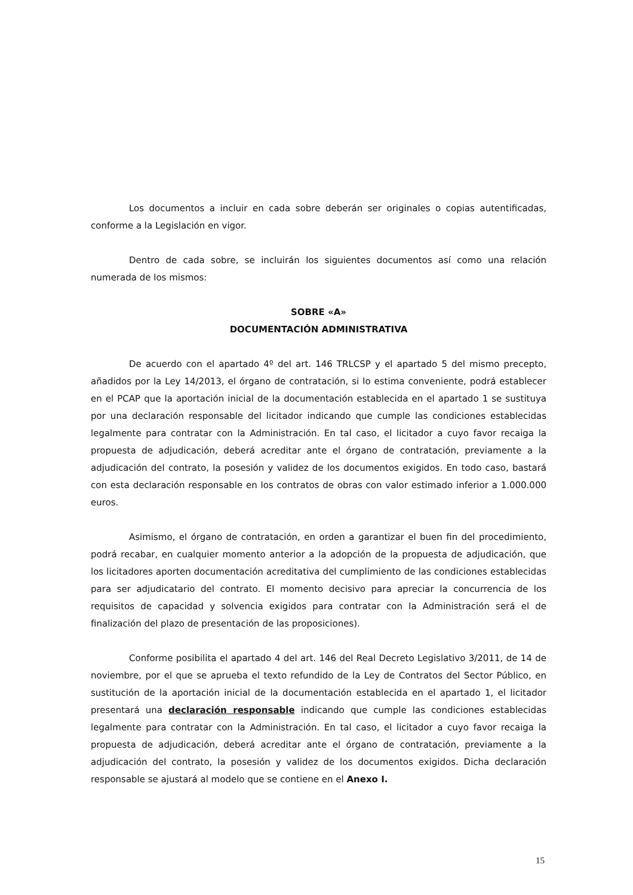Los documentos a incluir en cada sobre deberán ser originales o copias autentificadas, conforme a la Legislación en vigor.
Dentro de cada sobre, se incluirán los siguientes documentos así como una relación numerada de los mismos:
SOBRE «A»
DOCUMENTACIÓN ADMINISTRATIVA
De acuerdo con el apartado 4º del art. 146 TRLCSP y el apartado 5 del mismo precepto, añadidos por la Ley 14/2013, el órgano de contratación, si lo estima conveniente, podrá establecer en el PCAP que la aportación inicial de la documentación establecida en el apartado 1 se sustituya por una declaración responsable del licitador indicando que cumple las condiciones establecidas legalmente para contratar con la Administración. En tal caso, el licitador a cuyo favor recaiga la propuesta de adjudicación, deberá acreditar ante el órgano de contratación, previamente a la adjudicación del contrato, la posesión y validez de los documentos exigidos. En todo caso, bastará con esta declaración responsable en los contratos de obras con valor estimado inferior a 1.000.000 euros.
Asimismo, el órgano de contratación, en orden a garantizar el buen fin del procedimiento, podrá recabar, en cualquier momento anterior a la adopción de la propuesta de adjudicación, que los licitadores aporten documentación acreditativa del cumplimiento de las condiciones establecidas para ser adjudicatario del contrato. El momento decisivo para apreciar la concurrencia de los requisitos de capacidad y solvencia exigidos para contratar con la Administración será el de finalización del plazo de presentación de las proposiciones).
Conforme posibilita el apartado 4 del art. 146 del Real Decreto Legislativo 3/2011, de 14 de noviembre, por el que se aprueba el texto refundido de la Ley de Contratos del Sector Público, en sustitución de la aportación inicial de la documentación establecida en el apartado 1, el licitador presentará una declaración responsable indicando que cumple las condiciones establecidas legalmente para contratar con la Administración. En tal caso, el licitador a cuyo favor recaiga la propuesta de adjudicación, deberá acreditar ante el órgano de contratación, previamente a la adjudicación del contrato, la posesión y validez de los documentos exigidos. Dicha declaración responsable se ajustará al modelo que se contiene en el Anexo I.
15